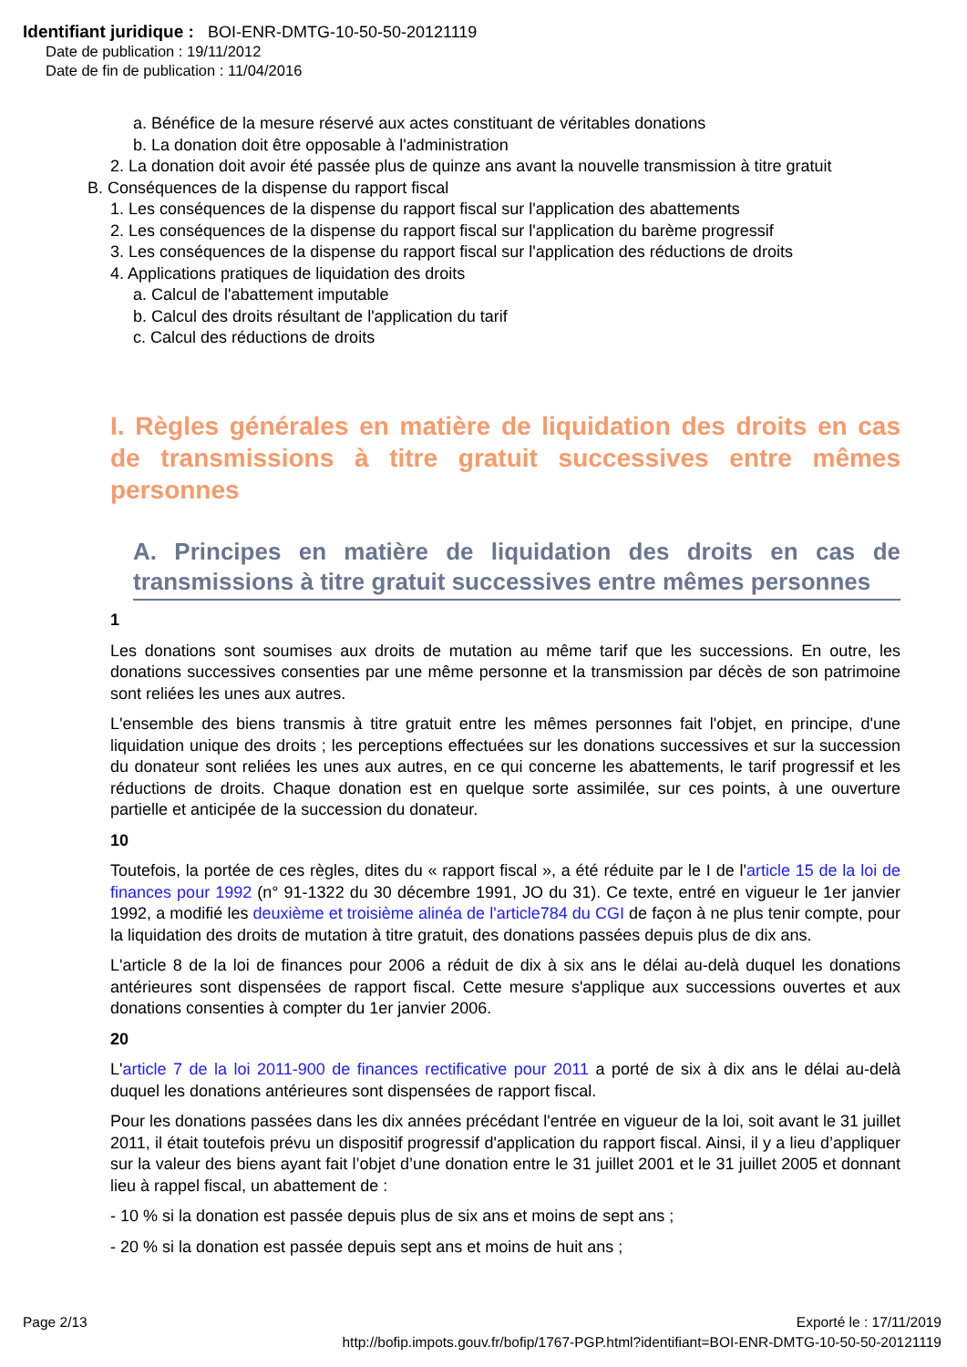Identifiant juridique : BOI-ENR-DMTG-10-50-50-20121119
Date de publication : 19/11/2012
Date de fin de publication : 11/04/2016
a. Bénéfice de la mesure réservé aux actes constituant de véritables donations
b. La donation doit être opposable à l'administration
2. La donation doit avoir été passée plus de quinze ans avant la nouvelle transmission à titre gratuit
B. Conséquences de la dispense du rapport fiscal
1. Les conséquences de la dispense du rapport fiscal sur l'application des abattements
2. Les conséquences de la dispense du rapport fiscal sur l'application du barème progressif
3. Les conséquences de la dispense du rapport fiscal sur l'application des réductions de droits
4. Applications pratiques de liquidation des droits
a. Calcul de l'abattement imputable
b. Calcul des droits résultant de l'application du tarif
c. Calcul des réductions de droits
I. Règles générales en matière de liquidation des droits en cas de transmissions à titre gratuit successives entre mêmes personnes
A. Principes en matière de liquidation des droits en cas de transmissions à titre gratuit successives entre mêmes personnes
1
Les donations sont soumises aux droits de mutation au même tarif que les successions. En outre, les donations successives consenties par une même personne et la transmission par décès de son patrimoine sont reliées les unes aux autres.
L'ensemble des biens transmis à titre gratuit entre les mêmes personnes fait l'objet, en principe, d'une liquidation unique des droits ; les perceptions effectuées sur les donations successives et sur la succession du donateur sont reliées les unes aux autres, en ce qui concerne les abattements, le tarif progressif et les réductions de droits. Chaque donation est en quelque sorte assimilée, sur ces points, à une ouverture partielle et anticipée de la succession du donateur.
10
Toutefois, la portée de ces règles, dites du « rapport fiscal », a été réduite par le I de l'article 15 de la loi de finances pour 1992 (n° 91-1322 du 30 décembre 1991, JO du 31). Ce texte, entré en vigueur le 1er janvier 1992, a modifié les deuxième et troisième alinéa de l'article784 du CGI de façon à ne plus tenir compte, pour la liquidation des droits de mutation à titre gratuit, des donations passées depuis plus de dix ans.
L'article 8 de la loi de finances pour 2006 a réduit de dix à six ans le délai au-delà duquel les donations antérieures sont dispensées de rapport fiscal. Cette mesure s'applique aux successions ouvertes et aux donations consenties à compter du 1er janvier 2006.
20
L'article 7 de la loi 2011-900 de finances rectificative pour 2011 a porté de six à dix ans le délai au-delà duquel les donations antérieures sont dispensées de rapport fiscal.
Pour les donations passées dans les dix années précédant l'entrée en vigueur de la loi, soit avant le 31 juillet 2011, il était toutefois prévu un dispositif progressif d'application du rapport fiscal. Ainsi, il y a lieu d’appliquer sur la valeur des biens ayant fait l’objet d’une donation entre le 31 juillet 2001 et le 31 juillet 2005 et donnant lieu à rappel fiscal, un abattement de :
- 10 % si la donation est passée depuis plus de six ans et moins de sept ans ;
- 20 % si la donation est passée depuis sept ans et moins de huit ans ;
Page 2/13 Exporté le : 17/11/2019
http://bofip.impots.gouv.fr/bofip/1767-PGP.html?identifiant=BOI-ENR-DMTG-10-50-50-20121119